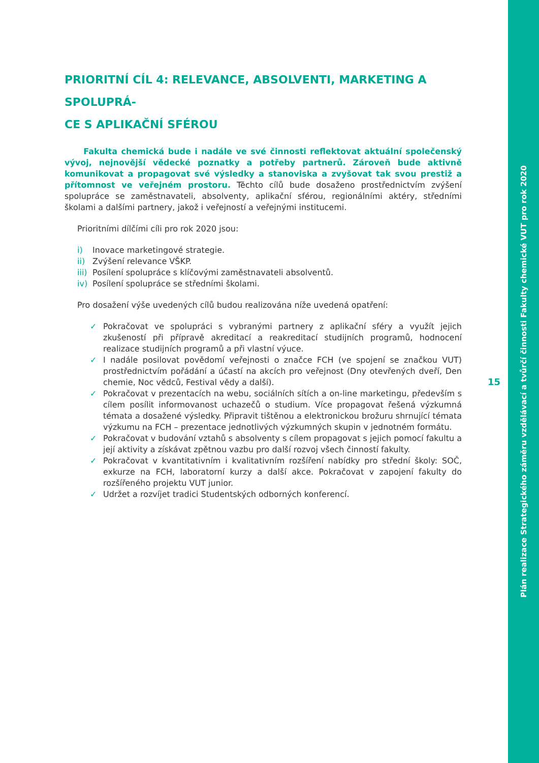PRIORITNÍ CÍL 4: RELEVANCE, ABSOLVENTI, MARKETING A SPOLUPRÁ-
CE S APLIKAČNÍ SFÉROU
Fakulta chemická bude i nadále ve své činnosti reflektovat aktuální společenský vývoj, nejnovější vědecké poznatky a potřeby partnerů. Zároveň bude aktivně komunikovat a propagovat své výsledky a stanoviska a zvyšovat tak svou prestiž a přítomnost ve veřejném prostoru. Těchto cílů bude dosaženo prostřednictvím zvýšení spolupráce se zaměstnavateli, absolventy, aplikační sférou, regionálními aktéry, středními školami a dalšími partnery, jakož i veřejností a veřejnými institucemi.
Prioritními dílčími cíli pro rok 2020 jsou:
i) Inovace marketingové strategie.
ii) Zvýšení relevance VŠKP.
iii) Posílení spolupráce s klíčovými zaměstnavateli absolventů.
iv) Posílení spolupráce se středními školami.
Pro dosažení výše uvedených cílů budou realizována níže uvedená opatření:
✓ Pokračovat ve spolupráci s vybranými partnery z aplikační sféry a využít jejich zkušeností při přípravě akreditací a reakreditací studijních programů, hodnocení realizace studijních programů a při vlastní výuce.
✓ I nadále posilovat povědomí veřejnosti o značce FCH (ve spojení se značkou VUT) prostřednictvím pořádání a účastí na akcích pro veřejnost (Dny otevřených dveří, Den chemie, Noc vědců, Festival vědy a další).
✓ Pokračovat v prezentacích na webu, sociálních sítích a on-line marketingu, především s cílem posílit informovanost uchazečů o studium. Více propagovat řešená výzkumná témata a dosažené výsledky. Připravit tištěnou a elektronickou brožuru shrnující témata výzkumu na FCH – prezentace jednotlivých výzkumných skupin v jednotném formátu.
✓ Pokračovat v budování vztahů s absolventy s cílem propagovat s jejich pomocí fakultu a její aktivity a získávat zpětnou vazbu pro další rozvoj všech činností fakulty.
✓ Pokračovat v kvantitativním i kvalitativním rozšíření nabídky pro střední školy: SOČ, exkurze na FCH, laboratorní kurzy a další akce. Pokračovat v zapojení fakulty do rozšířeného projektu VUT junior.
✓ Udržet a rozvíjet tradici Studentských odborných konferencí.
15
Plán realizace Strategického záměru vzdělávací a tvůrčí činnosti Fakulty chemické VUT pro rok 2020